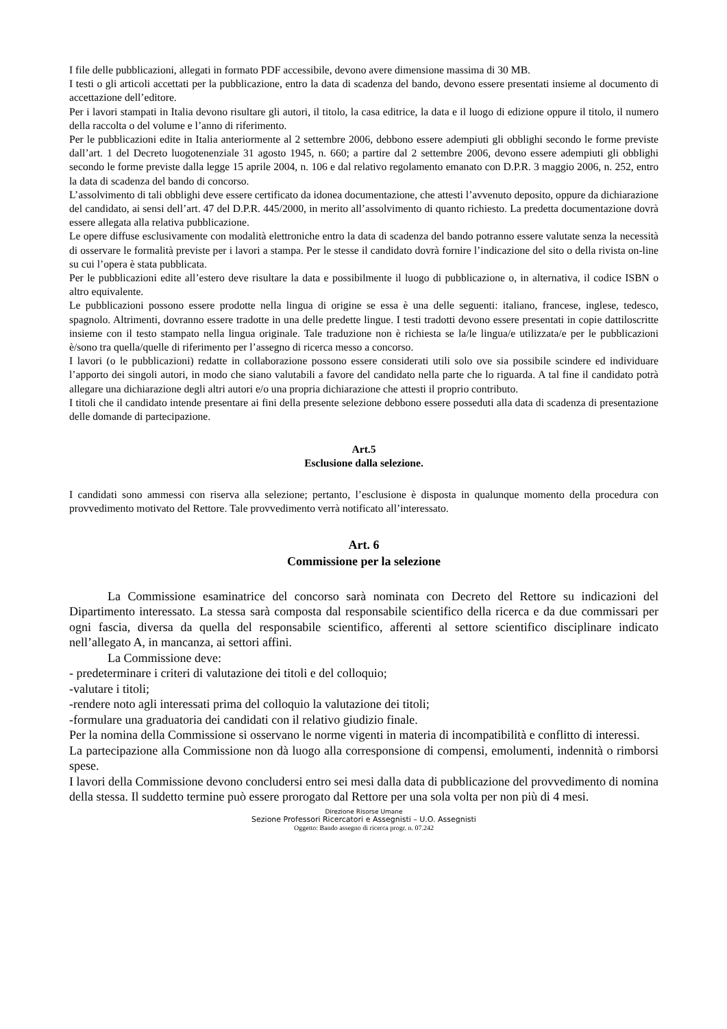I file delle pubblicazioni, allegati in formato PDF accessibile, devono avere dimensione massima di 30 MB.
I testi o gli articoli accettati per la pubblicazione, entro la data di scadenza del bando, devono essere presentati insieme al documento di accettazione dell’editore.
Per i lavori stampati in Italia devono risultare gli autori, il titolo, la casa editrice, la data e il luogo di edizione oppure il titolo, il numero della raccolta o del volume e l’anno di riferimento.
Per le pubblicazioni edite in Italia anteriormente al 2 settembre 2006, debbono essere adempiuti gli obblighi secondo le forme previste dall’art. 1 del Decreto luogotenenziale 31 agosto 1945, n. 660; a partire dal 2 settembre 2006, devono essere adempiuti gli obblighi secondo le forme previste dalla legge 15 aprile 2004, n. 106 e dal relativo regolamento emanato con D.P.R. 3 maggio 2006, n. 252, entro la data di scadenza del bando di concorso.
L’assolvimento di tali obblighi deve essere certificato da idonea documentazione, che attesti l’avvenuto deposito, oppure da dichiarazione del candidato, ai sensi dell’art. 47 del D.P.R. 445/2000, in merito all’assolvimento di quanto richiesto. La predetta documentazione dovrà essere allegata alla relativa pubblicazione.
Le opere diffuse esclusivamente con modalità elettroniche entro la data di scadenza del bando potranno essere valutate senza la necessità di osservare le formalità previste per i lavori a stampa. Per le stesse il candidato dovrà fornire l’indicazione del sito o della rivista on-line su cui l’opera è stata pubblicata.
Per le pubblicazioni edite all’estero deve risultare la data e possibilmente il luogo di pubblicazione o, in alternativa, il codice ISBN o altro equivalente.
Le pubblicazioni possono essere prodotte nella lingua di origine se essa è una delle seguenti: italiano, francese, inglese, tedesco, spagnolo. Altrimenti, dovranno essere tradotte in una delle predette lingue. I testi tradotti devono essere presentati in copie dattiloscritte insieme con il testo stampato nella lingua originale. Tale traduzione non è richiesta se la/le lingua/e utilizzata/e per le pubblicazioni è/sono tra quella/quelle di riferimento per l’assegno di ricerca messo a concorso.
I lavori (o le pubblicazioni) redatte in collaborazione possono essere considerati utili solo ove sia possibile scindere ed individuare l’apporto dei singoli autori, in modo che siano valutabili a favore del candidato nella parte che lo riguarda. A tal fine il candidato potrà allegare una dichiarazione degli altri autori e/o una propria dichiarazione che attesti il proprio contributo.
I titoli che il candidato intende presentare ai fini della presente selezione debbono essere posseduti alla data di scadenza di presentazione delle domande di partecipazione.
Art.5
Esclusione dalla selezione.
I candidati sono ammessi con riserva alla selezione; pertanto, l’esclusione è disposta in qualunque momento della procedura con provvedimento motivato del Rettore. Tale provvedimento verrà notificato all’interessato.
Art. 6
Commissione per la selezione
La Commissione esaminatrice del concorso sarà nominata con Decreto del Rettore su indicazioni del Dipartimento interessato. La stessa sarà composta dal responsabile scientifico della ricerca e da due commissari per ogni fascia, diversa da quella del responsabile scientifico, afferenti al settore scientifico disciplinare indicato nell’allegato A, in mancanza, ai settori affini.
La Commissione deve:
- predeterminare i criteri di valutazione dei titoli e del colloquio;
-valutare i titoli;
-rendere noto agli interessati prima del colloquio la valutazione dei titoli;
-formulare una graduatoria dei candidati con il relativo giudizio finale.
Per la nomina della Commissione si osservano le norme vigenti in materia di incompatibilità e conflitto di interessi.
La partecipazione alla Commissione non dà luogo alla corresponsione di compensi, emolumenti, indennità o rimborsi spese.
I lavori della Commissione devono concludersi entro sei mesi dalla data di pubblicazione del provvedimento di nomina della stessa. Il suddetto termine può essere prorogato dal Rettore per una sola volta per non più di 4 mesi.
Direzione Risorse Umane
Sezione Professori Ricercatori e Assegnisti – U.O. Assegnisti
Oggetto: Bando assegno di ricerca progr. n. 07.242